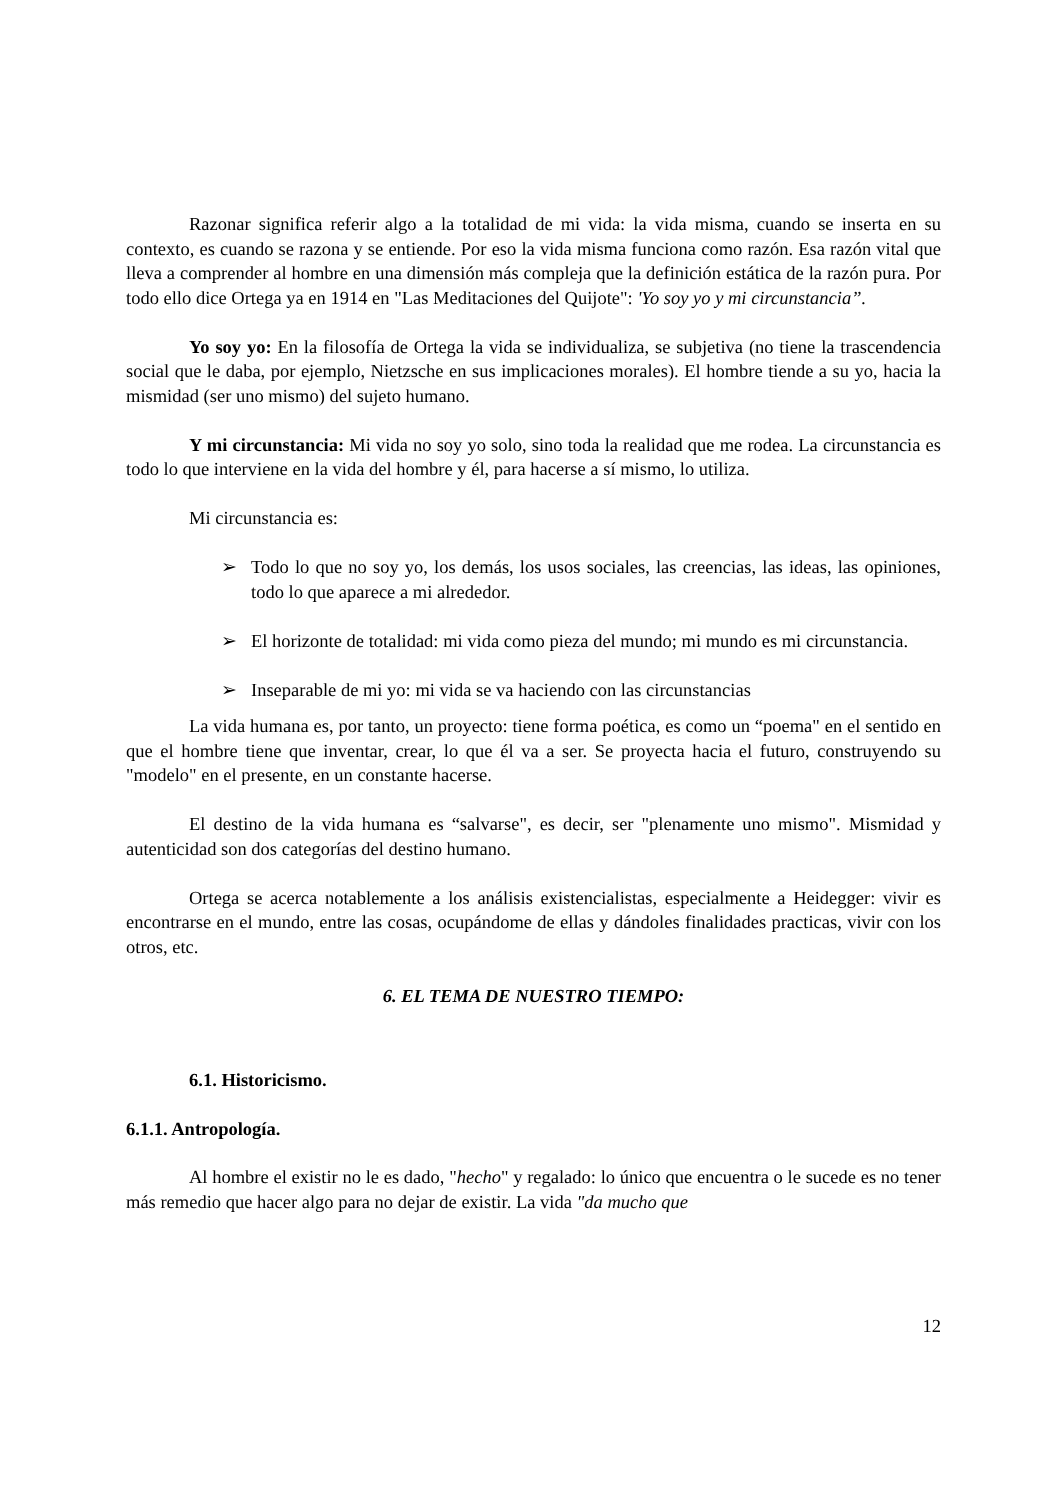Razonar significa referir algo a la totalidad de mi vida: la vida misma, cuando se inserta en su contexto, es cuando se razona y se entiende. Por eso la vida misma funciona como razón. Esa razón vital que lleva a comprender al hombre en una dimensión más compleja que la definición estática de la razón pura. Por todo ello dice Ortega ya en 1914 en "Las Meditaciones del Quijote": 'Yo soy yo y mi circunstancia”.
Yo soy yo: En la filosofía de Ortega la vida se individualiza, se subjetiva (no tiene la trascendencia social que le daba, por ejemplo, Nietzsche en sus implicaciones morales). El hombre tiende a su yo, hacia la mismidad (ser uno mismo) del sujeto humano.
Y mi circunstancia: Mi vida no soy yo solo, sino toda la realidad que me rodea. La circunstancia es todo lo que interviene en la vida del hombre y él, para hacerse a sí mismo, lo utiliza.
Mi circunstancia es:
➢ Todo lo que no soy yo, los demás, los usos sociales, las creencias, las ideas, las opiniones, todo lo que aparece a mi alrededor.
➢ El horizonte de totalidad: mi vida como pieza del mundo; mi mundo es mi circunstancia.
➢ Inseparable de mi yo: mi vida se va haciendo con las circunstancias
La vida humana es, por tanto, un proyecto: tiene forma poética, es como un “poema" en el sentido en que el hombre tiene que inventar, crear, lo que él va a ser. Se proyecta hacia el futuro, construyendo su "modelo" en el presente, en un constante hacerse.
El destino de la vida humana es “salvarse", es decir, ser "plenamente uno mismo". Mismidad y autenticidad son dos categorías del destino humano.
Ortega se acerca notablemente a los análisis existencialistas, especialmente a Heidegger: vivir es encontrarse en el mundo, entre las cosas, ocupándome de ellas y dándoles finalidades practicas, vivir con los otros, etc.
6. EL TEMA DE NUESTRO TIEMPO:
6.1. Historicismo.
6.1.1. Antropología.
Al hombre el existir no le es dado, "hecho" y regalado: lo único que encuentra o le sucede es no tener más remedio que hacer algo para no dejar de existir. La vida "da mucho que
12